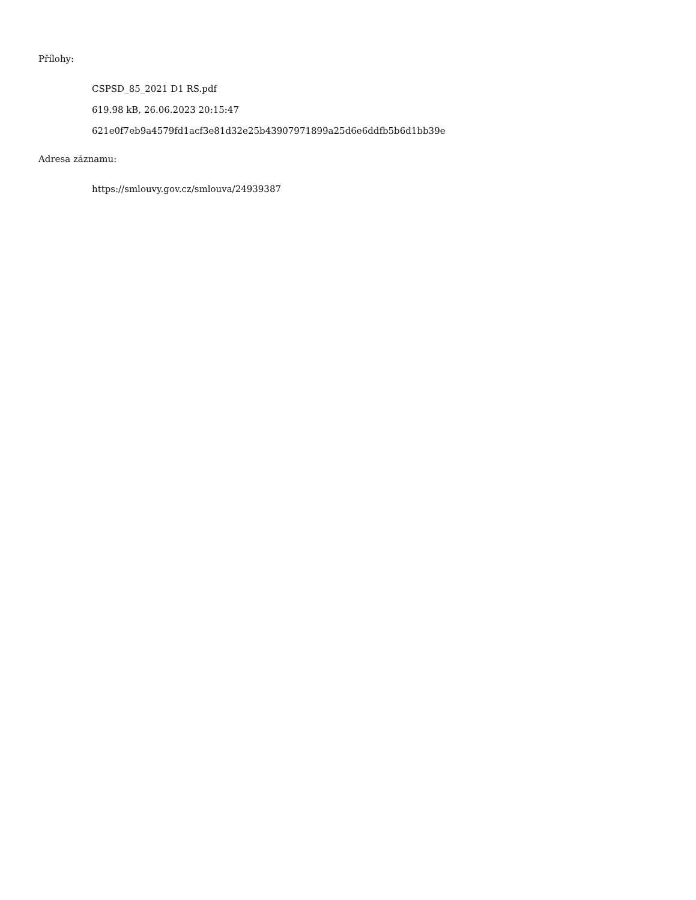Přílohy:
CSPSD_85_2021 D1 RS.pdf
619.98 kB, 26.06.2023 20:15:47
621e0f7eb9a4579fd1acf3e81d32e25b43907971899a25d6e6ddfb5b6d1bb39e
Adresa záznamu:
https://smlouvy.gov.cz/smlouva/24939387